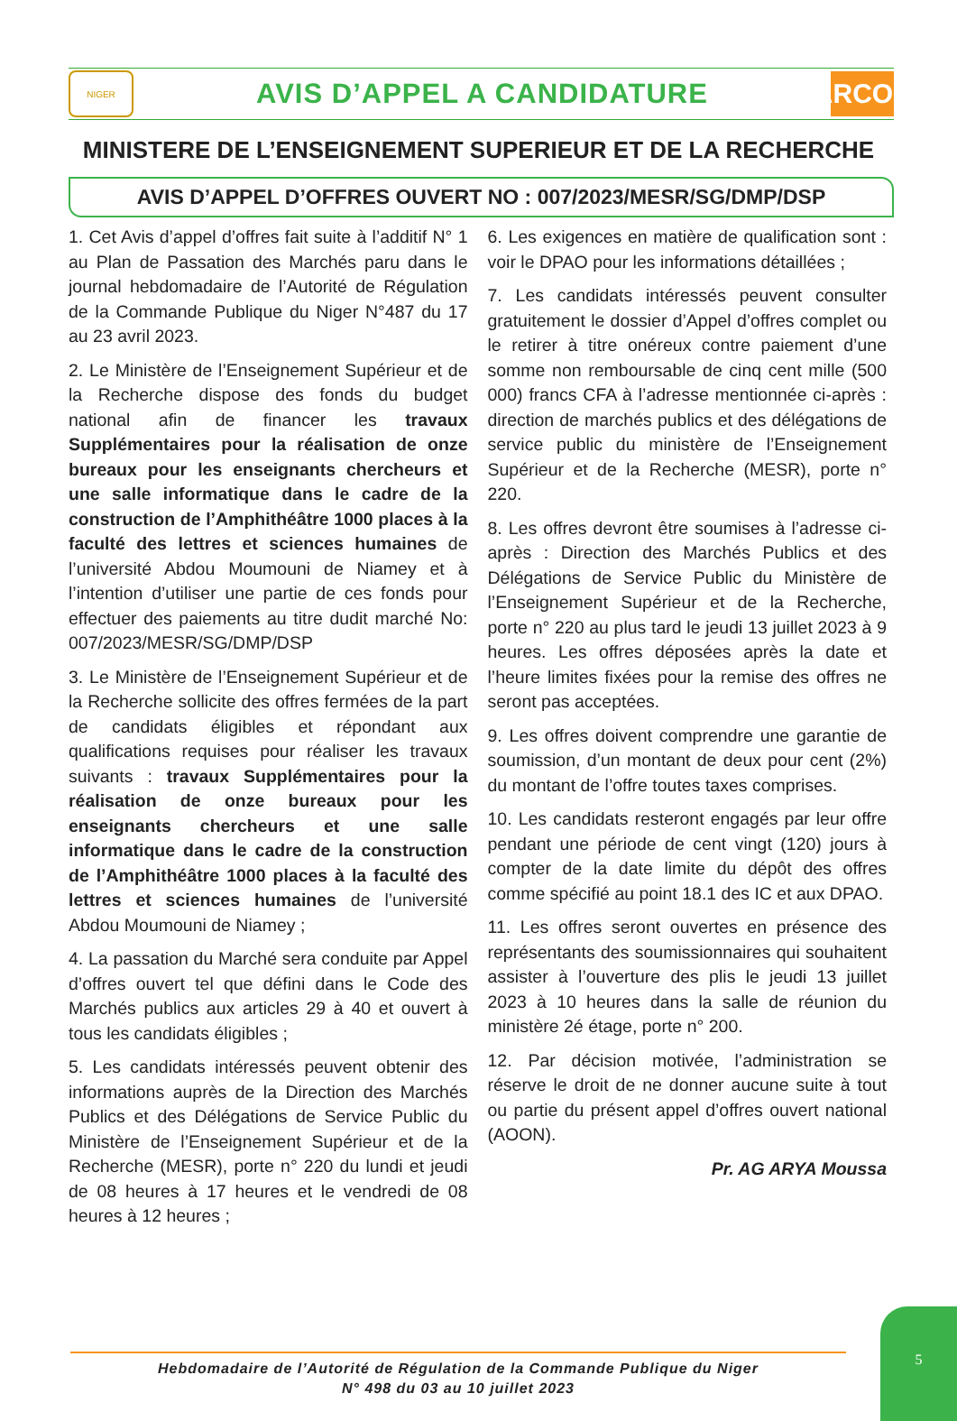NIGER
AVIS D’APPEL A CANDIDATURE
ARCOP
MINISTERE DE L’ENSEIGNEMENT SUPERIEUR ET DE LA RECHERCHE
AVIS D’APPEL D’OFFRES OUVERT NO : 007/2023/MESR/SG/DMP/DSP
1. Cet Avis d’appel d’offres fait suite à l’additif N° 1 au Plan de Passation des Marchés paru dans le journal hebdomadaire de l’Autorité de Régulation de la Commande Publique du Niger N°487 du 17 au 23 avril 2023.
2. Le Ministère de l’Enseignement Supérieur et de la Recherche dispose des fonds du budget national afin de financer les travaux Supplémentaires pour la réalisation de onze bureaux pour les enseignants chercheurs et une salle informatique dans le cadre de la construction de l’Amphithéâtre 1000 places à la faculté des lettres et sciences humaines de l’université Abdou Moumouni de Niamey et à l’intention d’utiliser une partie de ces fonds pour effectuer des paiements au titre dudit marché No: 007/2023/MESR/SG/DMP/DSP
3. Le Ministère de l’Enseignement Supérieur et de la Recherche sollicite des offres fermées de la part de candidats éligibles et répondant aux qualifications requises pour réaliser les travaux suivants : travaux Supplémentaires pour la réalisation de onze bureaux pour les enseignants chercheurs et une salle informatique dans le cadre de la construction de l’Amphithéâtre 1000 places à la faculté des lettres et sciences humaines de l’université Abdou Moumouni de Niamey ;
4. La passation du Marché sera conduite par Appel d’offres ouvert tel que défini dans le Code des Marchés publics aux articles 29 à 40 et ouvert à tous les candidats éligibles ;
5. Les candidats intéressés peuvent obtenir des informations auprès de la Direction des Marchés Publics et des Délégations de Service Public du Ministère de l’Enseignement Supérieur et de la Recherche (MESR), porte n° 220 du lundi et jeudi de 08 heures à 17 heures et le vendredi de 08 heures à 12 heures ;
6. Les exigences en matière de qualification sont : voir le DPAO pour les informations détaillées ;
7. Les candidats intéressés peuvent consulter gratuitement le dossier d’Appel d’offres complet ou le retirer à titre onéreux contre paiement d’une somme non remboursable de cinq cent mille (500 000) francs CFA à l’adresse mentionnée ci-après : direction de marchés publics et des délégations de service public du ministère de l’Enseignement Supérieur et de la Recherche (MESR), porte n° 220.
8. Les offres devront être soumises à l’adresse ci-après : Direction des Marchés Publics et des Délégations de Service Public du Ministère de l’Enseignement Supérieur et de la Recherche, porte n° 220 au plus tard le jeudi 13 juillet 2023 à 9 heures. Les offres déposées après la date et l’heure limites fixées pour la remise des offres ne seront pas acceptées.
9. Les offres doivent comprendre une garantie de soumission, d’un montant de deux pour cent (2%) du montant de l’offre toutes taxes comprises.
10. Les candidats resteront engagés par leur offre pendant une période de cent vingt (120) jours à compter de la date limite du dépôt des offres comme spécifié au point 18.1 des IC et aux DPAO.
11. Les offres seront ouvertes en présence des représentants des soumissionnaires qui souhaitent assister à l’ouverture des plis le jeudi 13 juillet 2023 à 10 heures dans la salle de réunion du ministère 2é étage, porte n° 200.
12. Par décision motivée, l’administration se réserve le droit de ne donner aucune suite à tout ou partie du présent appel d’offres ouvert national (AOON).
Pr. AG ARYA Moussa
Hebdomadaire de l’Autorité de Régulation de la Commande Publique du Niger
N° 498 du 03 au 10 juillet 2023
5